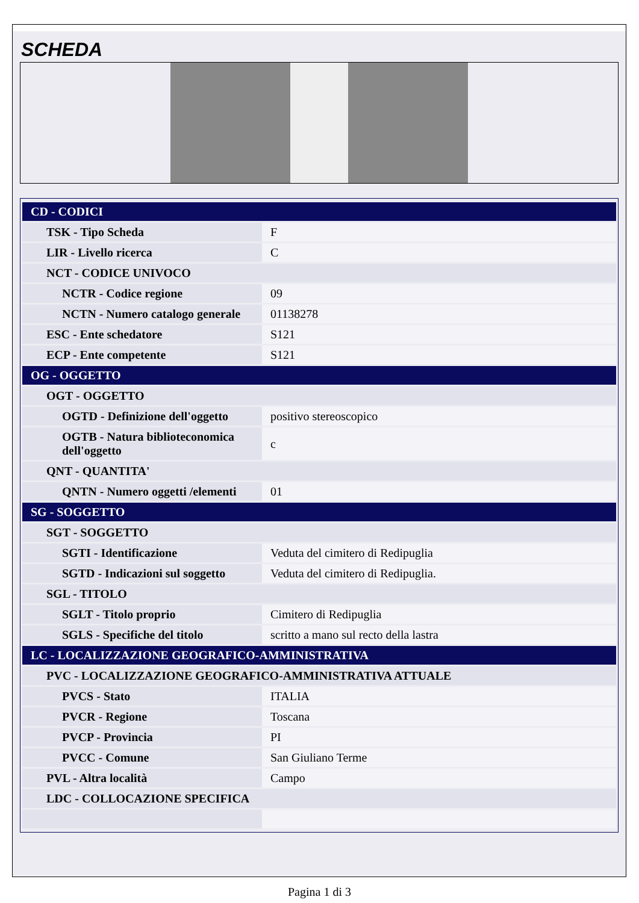SCHEDA
| CD - CODICI | |
| TSK - Tipo Scheda | F |
| LIR - Livello ricerca | C |
| NCT - CODICE UNIVOCO | |
| NCTR - Codice regione | 09 |
| NCTN - Numero catalogo generale | 01138278 |
| ESC - Ente schedatore | S121 |
| ECP - Ente competente | S121 |
| OG - OGGETTO | |
| OGT - OGGETTO | |
| OGTD - Definizione dell'oggetto | positivo stereoscopico |
| OGTB - Natura biblioteconomica dell'oggetto | c |
| QNT - QUANTITA' | |
| QNTN - Numero oggetti /elementi | 01 |
| SG - SOGGETTO | |
| SGT - SOGGETTO | |
| SGTI - Identificazione | Veduta del cimitero di Redipuglia |
| SGTD - Indicazioni sul soggetto | Veduta del cimitero di Redipuglia. |
| SGL - TITOLO | |
| SGLT - Titolo proprio | Cimitero di Redipuglia |
| SGLS - Specifiche del titolo | scritto a mano sul recto della lastra |
| LC - LOCALIZZAZIONE GEOGRAFICO-AMMINISTRATIVA | |
| PVC - LOCALIZZAZIONE GEOGRAFICO-AMMINISTRATIVA ATTUALE | |
| PVCS - Stato | ITALIA |
| PVCR - Regione | Toscana |
| PVCP - Provincia | PI |
| PVCC - Comune | San Giuliano Terme |
| PVL - Altra località | Campo |
| LDC - COLLOCAZIONE SPECIFICA | |
Pagina 1 di 3